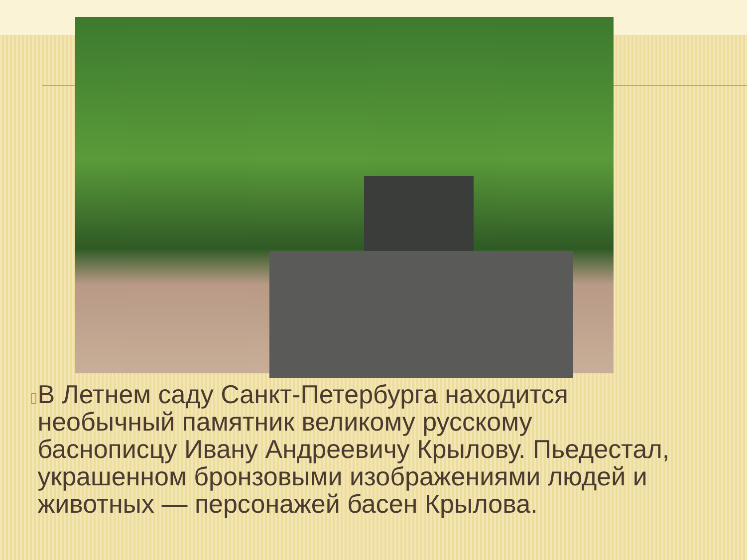▯
В Летнем саду Санкт-Петербурга находится необычный памятник великому русскому баснописцу Ивану Андреевичу Крылову. Пьедестал, украшенном бронзовыми изображениями людей и животных — персонажей басен Крылова.